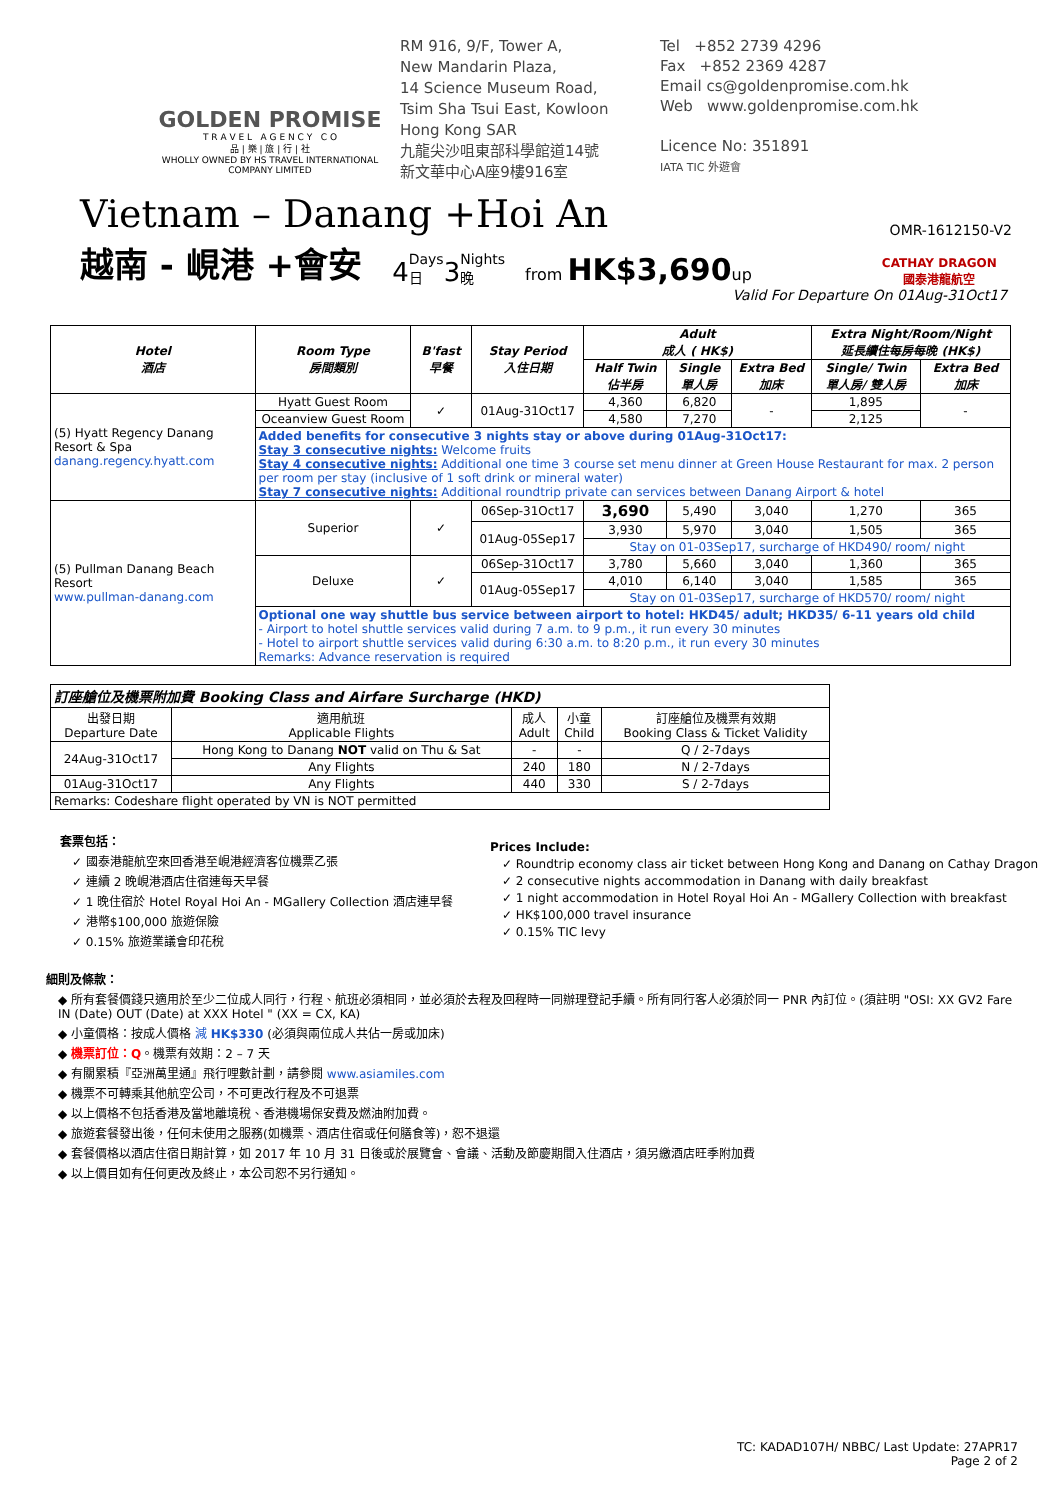GOLDEN PROMISE
T R A V E L A G E N C Y C O
品 | 樂 | 旅 | 行 | 社
WHOLLY OWNED BY HS TRAVEL INTERNATIONAL COMPANY LIMITED
RM 916, 9/F, Tower A,
New Mandarin Plaza,
14 Science Museum Road,
Tsim Sha Tsui East, Kowloon
Hong Kong SAR
九龍尖沙咀東部科學館道14號
新文華中心A座9樓916室
Tel +852 2739 4296
Fax +852 2369 4287
Email cs@goldenpromise.com.hk
Web www.goldenpromise.com.hk
Licence No: 351891
IATA TIC 外遊會
Vietnam – Danang +Hoi An
OMR-1612150-V2
越南 - 峴港 +會安 4 Days
日 3 Nights
晚 from HK$3,690up CATHAY DRAGON
國泰港龍航空
Valid For Departure On 01Aug-31Oct17
| Hotel 酒店 | Room Type 房間類別 | B'fast 早餐 | Stay Period 入住日期 | Adult 成人 ( HK$) | | | Extra Night/Room/Night 延長續住每房每晚 (HK$) | |
| --- | --- | --- | --- | --- | --- | --- | --- | --- |
| | | | | Half Twin 佔半房 | Single 單人房 | Extra Bed 加床 | Single/ Twin 單人房/ 雙人房 | Extra Bed 加床 |
| (5) Hyatt Regency Danang Resort & Spa danang.regency.hyatt.com | Hyatt Guest Room | ✓ | 01Aug-31Oct17 | 4,360 | 6,820 | - | 1,895 | - |
| | Oceanview Guest Room | | | 4,580 | 7,270 | | 2,125 | |
| | Added benefits for consecutive 3 nights stay or above during 01Aug-31Oct17: Stay 3 consecutive nights: Welcome fruits Stay 4 consecutive nights: Additional one time 3 course set menu dinner at Green House Restaurant for max. 2 person per room per stay (inclusive of 1 soft drink or mineral water) Stay 7 consecutive nights: Additional roundtrip private can services between Danang Airport & hotel | | | | | | | |
| (5) Pullman Danang Beach Resort www.pullman-danang.com | Superior | ✓ | 06Sep-31Oct17 | 3,690 | 5,490 | 3,040 | 1,270 | 365 |
| | | | 01Aug-05Sep17 | 3,930 | 5,970 | 3,040 | 1,505 | 365 |
| | | | | Stay on 01-03Sep17, surcharge of HKD490/ room/ night | | | | |
| | Deluxe | ✓ | 06Sep-31Oct17 | 3,780 | 5,660 | 3,040 | 1,360 | 365 |
| | | | 01Aug-05Sep17 | 4,010 | 6,140 | 3,040 | 1,585 | 365 |
| | | | | Stay on 01-03Sep17, surcharge of HKD570/ room/ night | | | | |
| | Optional one way shuttle bus service between airport to hotel: HKD45/ adult; HKD35/ 6-11 years old child - Airport to hotel shuttle services valid during 7 a.m. to 9 p.m., it run every 30 minutes - Hotel to airport shuttle services valid during 6:30 a.m. to 8:20 p.m., it run every 30 minutes Remarks: Advance reservation is required | | | | | | | |
| 訂座艙位及機票附加費 Booking Class and Airfare Surcharge (HKD) | | | | |
| --- | --- | --- | --- | --- |
| 出發日期 Departure Date | 適用航班 Applicable Flights | 成人 Adult | 小童 Child | 訂座艙位及機票有效期 Booking Class & Ticket Validity |
| 24Aug-31Oct17 | Hong Kong to Danang NOT valid on Thu & Sat | - | - | Q / 2-7days |
| | Any Flights | 240 | 180 | N / 2-7days |
| 01Aug-31Oct17 | Any Flights | 440 | 330 | S / 2-7days |
| Remarks: Codeshare flight operated by VN is NOT permitted | | | | |
套票包括：
✓ 國泰港龍航空來回香港至峴港經濟客位機票乙張
✓ 連續 2 晚峴港酒店住宿連每天早餐
✓ 1 晚住宿於 Hotel Royal Hoi An - MGallery Collection 酒店連早餐
✓ 港幣$100,000 旅遊保險
✓ 0.15% 旅遊業議會印花稅
Prices Include:
✓ Roundtrip economy class air ticket between Hong Kong and Danang on Cathay Dragon
✓ 2 consecutive nights accommodation in Danang with daily breakfast
✓ 1 night accommodation in Hotel Royal Hoi An - MGallery Collection with breakfast
✓ HK$100,000 travel insurance
✓ 0.15% TIC levy
細則及條款：
◆ 所有套餐價錢只適用於至少二位成人同行，行程、航班必須相同，並必須於去程及回程時一同辦理登記手續。所有同行客人必須於同一 PNR 內訂位。(須註明 "OSI: XX GV2 Fare IN (Date) OUT (Date) at XXX Hotel " (XX = CX, KA)
◆ 小童價格：按成人價格 減 HK$330 (必須與兩位成人共佔一房或加床)
◆ 機票訂位：Q。機票有效期：2 – 7 天
◆ 有關累積『亞洲萬里通』飛行哩數計劃，請參閱 www.asiamiles.com
◆ 機票不可轉乘其他航空公司，不可更改行程及不可退票
◆ 以上價格不包括香港及當地離境稅、香港機場保安費及燃油附加費。
◆ 旅遊套餐發出後，任何未使用之服務(如機票、酒店住宿或任何膳食等)，恕不退還
◆ 套餐價格以酒店住宿日期計算，如 2017 年 10 月 31 日後或於展覽會、會議、活動及節慶期間入住酒店，須另繳酒店旺季附加費
◆ 以上價目如有任何更改及終止，本公司恕不另行通知。
TC: KADAD107H/ NBBC/ Last Update: 27APR17
Page 2 of 2